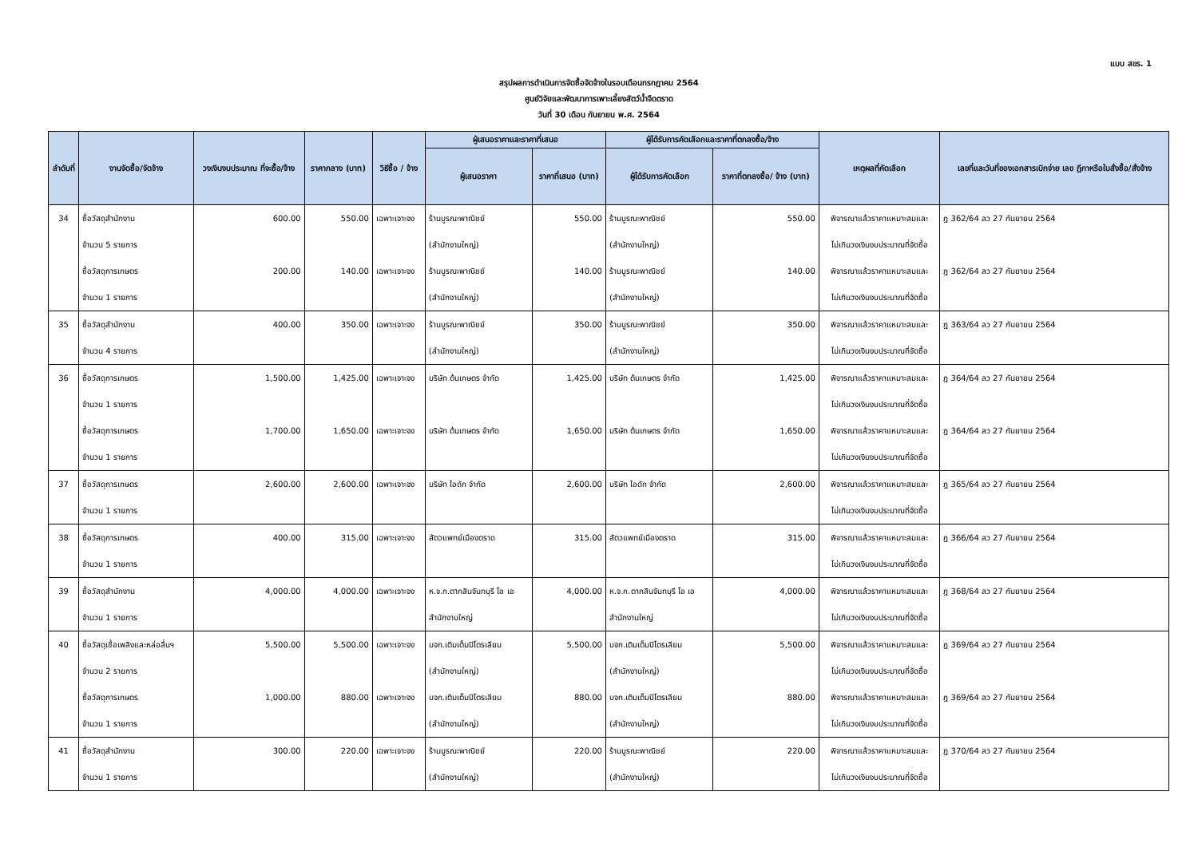แบบ สขร. 1
สรุปผลการดำเนินการจัดซื้อจัดจ้างในรอบเดือนกรกฎาคม 2564
ศูนย์วิจัยและพัฒนาการเพาะเลี้ยงสัตว์น้ำจืดตราด
วันที่ 30 เดือน กันยายน พ.ศ. 2564
| ลำดับที่ | งานจัดซื้อ/จัดจ้าง | วงเงินงบประมาณ ที่จะซื้อ/จ้าง | ราคากลาง (บาท) | วิธีซื้อ / จ้าง | ผู้เสนอราคาและราคาที่เสนอ | | ผู้ได้รับการคัดเลือกและราคาที่ตกลงซื้อ/จ้าง | | เหตุผลที่คัดเลือก | เลขที่และวันที่ของเอกสารเบิกจ่าย เลข ฎีกาหรือใบสั่งซื้อ/สั่งจ้าง |
| --- | --- | --- | --- | --- | --- | --- | --- | --- | --- | --- |
| | | | | | ผู้เสนอราคา | ราคาที่เสนอ (บาท) | ผู้ได้รับการคัดเลือก | ราคาที่ตกลงซื้อ/ จ้าง (บาท) | | |
| 34 | ซื้อวัสดุสำนักงาน | 600.00 | 550.00 | เฉพาะเจาะจง | ร้านบูรณะพาณิชย์ | 550.00 | ร้านบูรณะพาณิชย์ | 550.00 | พิจารณาแล้วราคาแหมาะสมและ | ฎ 362/64 ลว 27 กันยายน 2564 |
| | จำนวน 5 รายการ | | | | (สำนักงานใหญ่) | | (สำนักงานใหญ่) | | ไม่เกินวงเงินงบประมาณที่จัดซื้อ | |
| | ซื้อวัสดุการเกษตร | 200.00 | 140.00 | เฉพาะเจาะจง | ร้านบูรณะพาณิชย์ | 140.00 | ร้านบูรณะพาณิชย์ | 140.00 | พิจารณาแล้วราคาแหมาะสมและ | ฎ 362/64 ลว 27 กันยายน 2564 |
| | จำนวน 1 รายการ | | | | (สำนักงานใหญ่) | | (สำนักงานใหญ่) | | ไม่เกินวงเงินงบประมาณที่จัดซื้อ | |
| 35 | ซื้อวัสดุสำนักงาน | 400.00 | 350.00 | เฉพาะเจาะจง | ร้านบูรณะพาณิชย์ | 350.00 | ร้านบูรณะพาณิชย์ | 350.00 | พิจารณาแล้วราคาแหมาะสมและ | ฎ 363/64 ลว 27 กันยายน 2564 |
| | จำนวน 4 รายการ | | | | (สำนักงานใหญ่) | | (สำนักงานใหญ่) | | ไม่เกินวงเงินงบประมาณที่จัดซื้อ | |
| 36 | ซื้อวัสดุการเกษตร | 1,500.00 | 1,425.00 | เฉพาะเจาะจง | บริษัท ต้นเกษตร จำกัด | 1,425.00 | บริษัท ต้นเกษตร จำกัด | 1,425.00 | พิจารณาแล้วราคาแหมาะสมและ | ฎ 364/64 ลว 27 กันยายน 2564 |
| | จำนวน 1 รายการ | | | | | | | | ไม่เกินวงเงินงบประมาณที่จัดซื้อ | |
| | ซื้อวัสดุการเกษตร | 1,700.00 | 1,650.00 | เฉพาะเจาะจง | บริษัท ต้นเกษตร จำกัด | 1,650.00 | บริษัท ต้นเกษตร จำกัด | 1,650.00 | พิจารณาแล้วราคาแหมาะสมและ | ฎ 364/64 ลว 27 กันยายน 2564 |
| | จำนวน 1 รายการ | | | | | | | | ไม่เกินวงเงินงบประมาณที่จัดซื้อ | |
| 37 | ซื้อวัสดุการเกษตร | 2,600.00 | 2,600.00 | เฉพาะเจาะจง | บริษัท ไอดัก จำกัด | 2,600.00 | บริษัท ไอดัก จำกัด | 2,600.00 | พิจารณาแล้วราคาแหมาะสมและ | ฎ 365/64 ลว 27 กันยายน 2564 |
| | จำนวน 1 รายการ | | | | | | | | ไม่เกินวงเงินงบประมาณที่จัดซื้อ | |
| 38 | ซื้อวัสดุการเกษตร | 400.00 | 315.00 | เฉพาะเจาะจง | สัตวแพทย์เมืองตราด | 315.00 | สัตวแพทย์เมืองตราด | 315.00 | พิจารณาแล้วราคาแหมาะสมและ | ฎ 366/64 ลว 27 กันยายน 2564 |
| | จำนวน 1 รายการ | | | | | | | | ไม่เกินวงเงินงบประมาณที่จัดซื้อ | |
| 39 | ซื้อวัสดุสำนักงาน | 4,000.00 | 4,000.00 | เฉพาะเจาะจง | ห.จ.ก.ตากสินจันทบุรี โอ เอ | 4,000.00 | ห.จ.ก.ตากสินจันทบุรี โอ เอ | 4,000.00 | พิจารณาแล้วราคาแหมาะสมและ | ฎ 368/64 ลว 27 กันยายน 2564 |
| | จำนวน 1 รายการ | | | | สำนักงานใหญ่ | | สำนักงานใหญ่ | | ไม่เกินวงเงินงบประมาณที่จัดซื้อ | |
| 40 | ซื้อวัสดุเชื้อเพลิงและหล่อลื่นฯ | 5,500.00 | 5,500.00 | เฉพาะเจาะจง | บจก.เติมเต็มปิโตรเลียม | 5,500.00 | บจก.เติมเต็มปิโตรเลียม | 5,500.00 | พิจารณาแล้วราคาแหมาะสมและ | ฎ 369/64 ลว 27 กันยายน 2564 |
| | จำนวน 2 รายการ | | | | (สำนักงานใหญ่) | | (สำนักงานใหญ่) | | ไม่เกินวงเงินงบประมาณที่จัดซื้อ | |
| | ซื้อวัสดุการเกษตร | 1,000.00 | 880.00 | เฉพาะเจาะจง | บจก.เติมเต็มปิโตรเลียม | 880.00 | บจก.เติมเต็มปิโตรเลียม | 880.00 | พิจารณาแล้วราคาแหมาะสมและ | ฎ 369/64 ลว 27 กันยายน 2564 |
| | จำนวน 1 รายการ | | | | (สำนักงานใหญ่) | | (สำนักงานใหญ่) | | ไม่เกินวงเงินงบประมาณที่จัดซื้อ | |
| 41 | ซื้อวัสดุสำนักงาน | 300.00 | 220.00 | เฉพาะเจาะจง | ร้านบูรณะพาณิชย์ | 220.00 | ร้านบูรณะพาณิชย์ | 220.00 | พิจารณาแล้วราคาแหมาะสมและ | ฎ 370/64 ลว 27 กันยายน 2564 |
| | จำนวน 1 รายการ | | | | (สำนักงานใหญ่) | | (สำนักงานใหญ่) | | ไม่เกินวงเงินงบประมาณที่จัดซื้อ | |